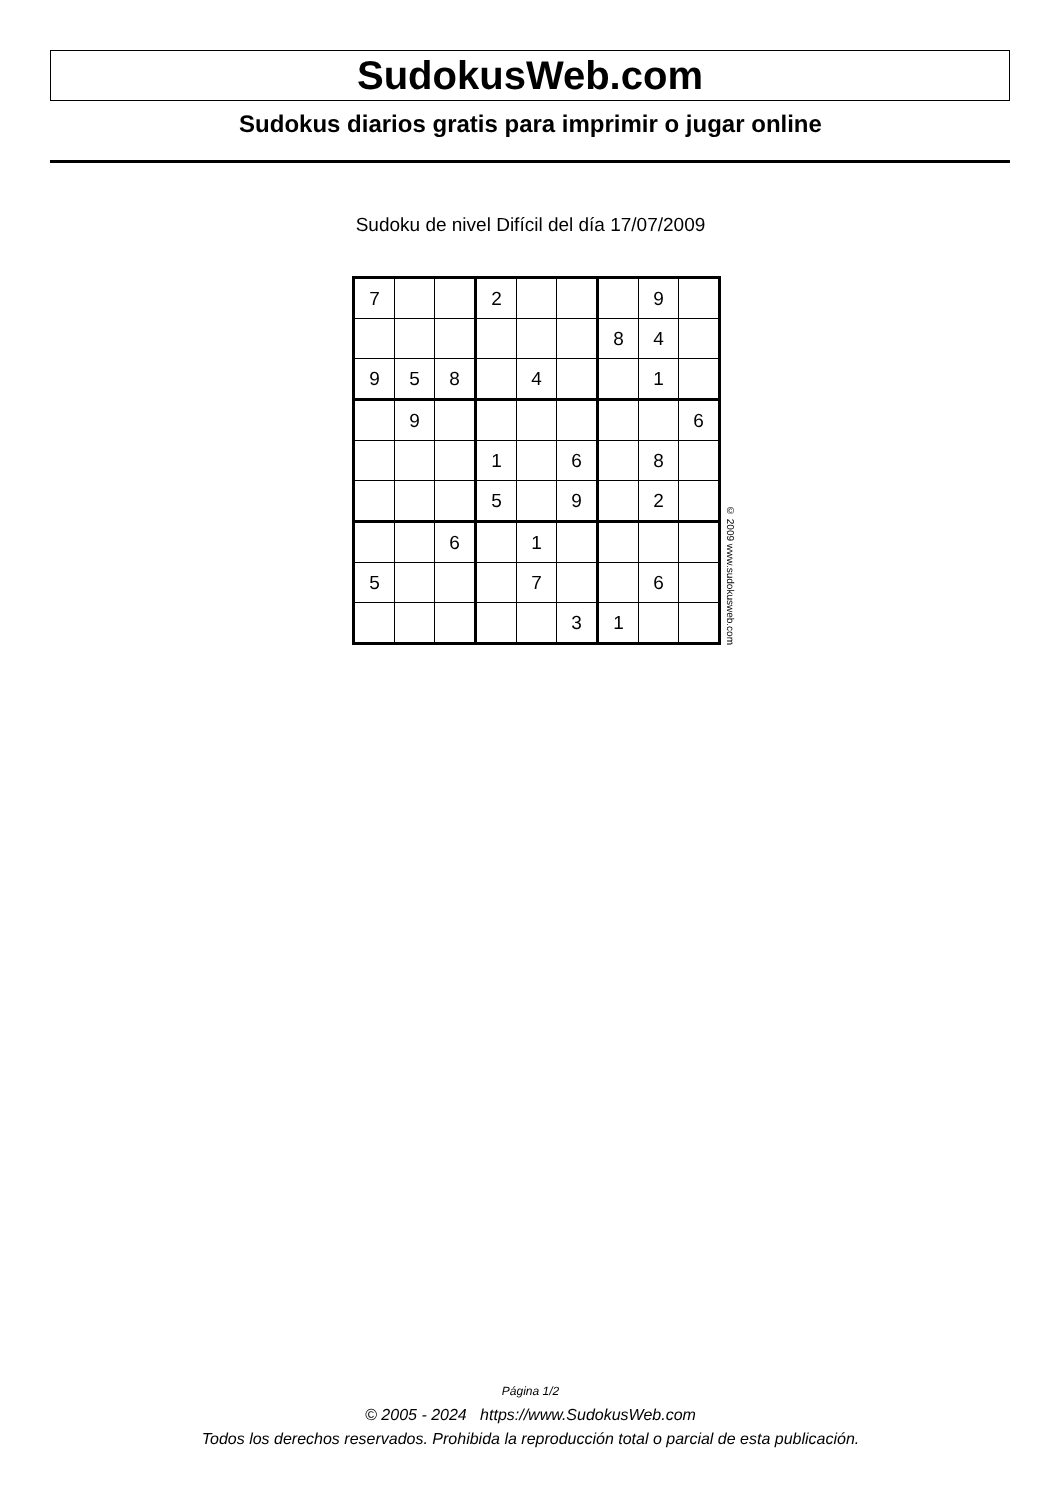SudokusWeb.com
Sudokus diarios gratis para imprimir o jugar online
Sudoku de nivel Difícil del día 17/07/2009
| 7 | | | 2 | | | | 9 | |
| | | | | | | 8 | 4 | |
| 9 | 5 | 8 | | 4 | | | 1 | |
| | 9 | | | | | | | 6 |
| | | | 1 | | 6 | | 8 | |
| | | | 5 | | 9 | | 2 | |
| | | 6 | | 1 | | | | |
| 5 | | | | 7 | | | 6 | |
| | | | | | 3 | 1 | | |
© 2009 www.sudokusweb.com
Página 1/2
© 2005 - 2024 https://www.SudokusWeb.com
Todos los derechos reservados. Prohibida la reproducción total o parcial de esta publicación.